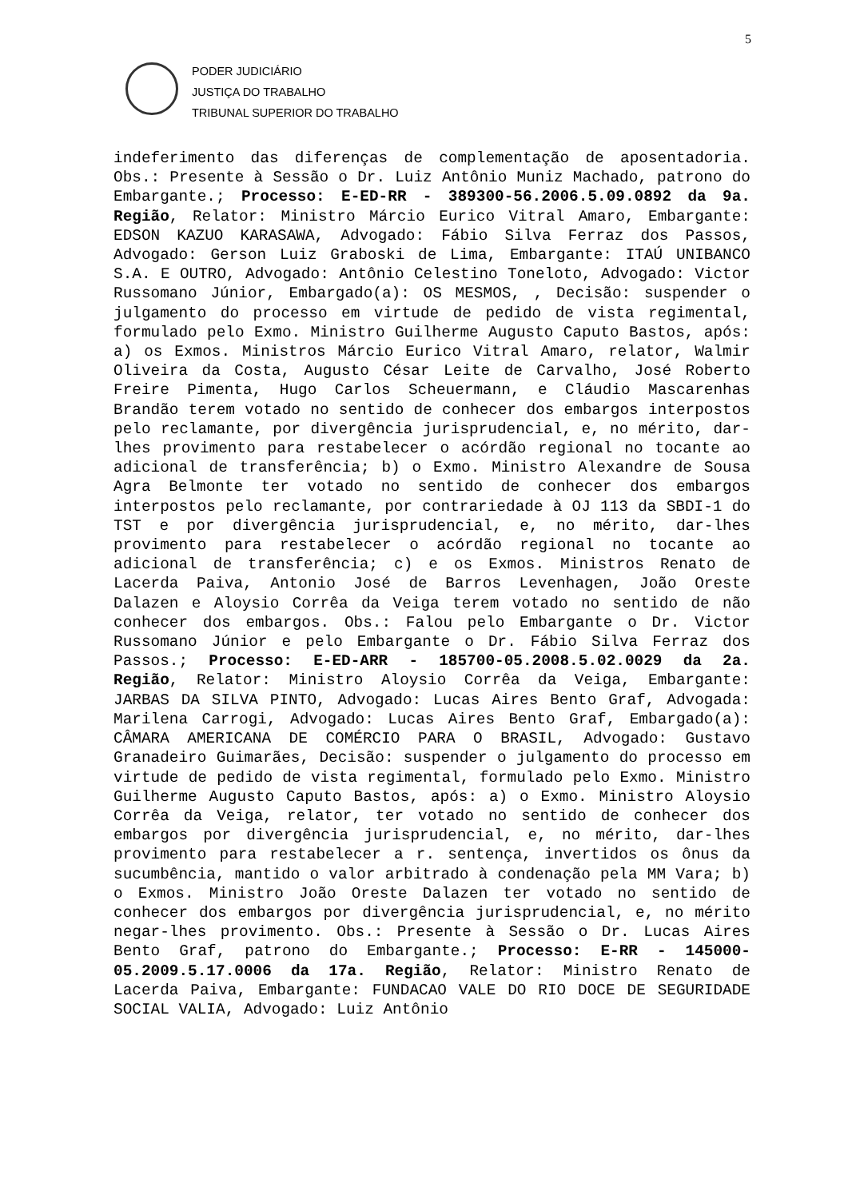5
PODER JUDICIÁRIO
JUSTIÇA DO TRABALHO
TRIBUNAL SUPERIOR DO TRABALHO
indeferimento das diferenças de complementação de aposentadoria. Obs.: Presente à Sessão o Dr. Luiz Antônio Muniz Machado, patrono do Embargante.; Processo: E-ED-RR - 389300-56.2006.5.09.0892 da 9a. Região, Relator: Ministro Márcio Eurico Vitral Amaro, Embargante: EDSON KAZUO KARASAWA, Advogado: Fábio Silva Ferraz dos Passos, Advogado: Gerson Luiz Graboski de Lima, Embargante: ITAÚ UNIBANCO S.A. E OUTRO, Advogado: Antônio Celestino Toneloto, Advogado: Victor Russomano Júnior, Embargado(a): OS MESMOS, , Decisão: suspender o julgamento do processo em virtude de pedido de vista regimental, formulado pelo Exmo. Ministro Guilherme Augusto Caputo Bastos, após: a) os Exmos. Ministros Márcio Eurico Vitral Amaro, relator, Walmir Oliveira da Costa, Augusto César Leite de Carvalho, José Roberto Freire Pimenta, Hugo Carlos Scheuermann, e Cláudio Mascarenhas Brandão terem votado no sentido de conhecer dos embargos interpostos pelo reclamante, por divergência jurisprudencial, e, no mérito, dar-lhes provimento para restabelecer o acórdão regional no tocante ao adicional de transferência; b) o Exmo. Ministro Alexandre de Sousa Agra Belmonte ter votado no sentido de conhecer dos embargos interpostos pelo reclamante, por contrariedade à OJ 113 da SBDI-1 do TST e por divergência jurisprudencial, e, no mérito, dar-lhes provimento para restabelecer o acórdão regional no tocante ao adicional de transferência; c) e os Exmos. Ministros Renato de Lacerda Paiva, Antonio José de Barros Levenhagen, João Oreste Dalazen e Aloysio Corrêa da Veiga terem votado no sentido de não conhecer dos embargos. Obs.: Falou pelo Embargante o Dr. Victor Russomano Júnior e pelo Embargante o Dr. Fábio Silva Ferraz dos Passos.; Processo: E-ED-ARR - 185700-05.2008.5.02.0029 da 2a. Região, Relator: Ministro Aloysio Corrêa da Veiga, Embargante: JARBAS DA SILVA PINTO, Advogado: Lucas Aires Bento Graf, Advogada: Marilena Carrogi, Advogado: Lucas Aires Bento Graf, Embargado(a): CÂMARA AMERICANA DE COMÉRCIO PARA O BRASIL, Advogado: Gustavo Granadeiro Guimarães, Decisão: suspender o julgamento do processo em virtude de pedido de vista regimental, formulado pelo Exmo. Ministro Guilherme Augusto Caputo Bastos, após: a) o Exmo. Ministro Aloysio Corrêa da Veiga, relator, ter votado no sentido de conhecer dos embargos por divergência jurisprudencial, e, no mérito, dar-lhes provimento para restabelecer a r. sentença, invertidos os ônus da sucumbência, mantido o valor arbitrado à condenação pela MM Vara; b) o Exmos. Ministro João Oreste Dalazen ter votado no sentido de conhecer dos embargos por divergência jurisprudencial, e, no mérito negar-lhes provimento. Obs.: Presente à Sessão o Dr. Lucas Aires Bento Graf, patrono do Embargante.; Processo: E-RR - 145000-05.2009.5.17.0006 da 17a. Região, Relator: Ministro Renato de Lacerda Paiva, Embargante: FUNDACAO VALE DO RIO DOCE DE SEGURIDADE SOCIAL VALIA, Advogado: Luiz Antônio